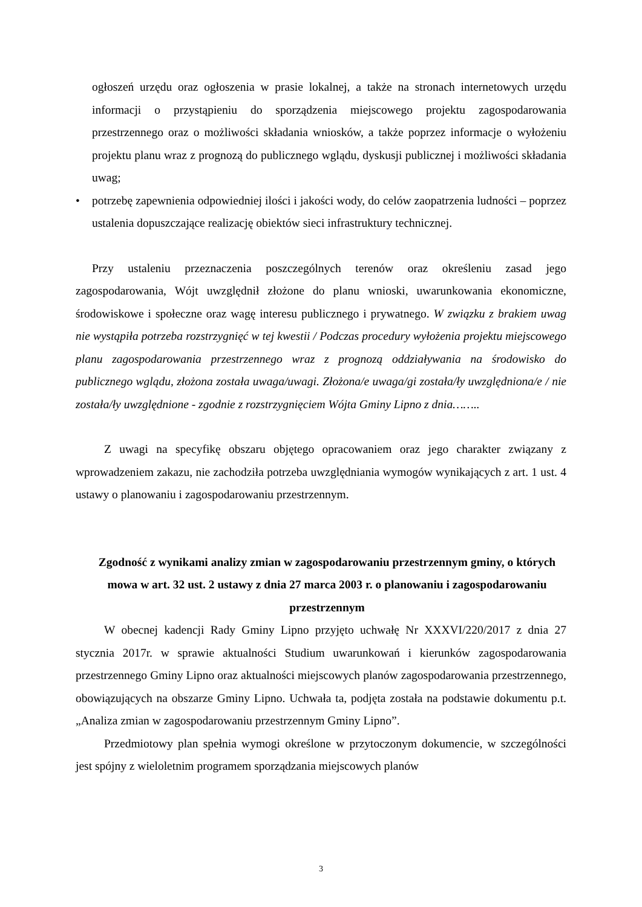ogłoszeń urzędu oraz ogłoszenia w prasie lokalnej, a także na stronach internetowych urzędu informacji o przystąpieniu do sporządzenia miejscowego projektu zagospodarowania przestrzennego oraz o możliwości składania wniosków, a także poprzez informacje o wyłożeniu projektu planu wraz z prognozą do publicznego wglądu, dyskusji publicznej i możliwości składania uwag;
• potrzebę zapewnienia odpowiedniej ilości i jakości wody, do celów zaopatrzenia ludności – poprzez ustalenia dopuszczające realizację obiektów sieci infrastruktury technicznej.
Przy ustaleniu przeznaczenia poszczególnych terenów oraz określeniu zasad jego zagospodarowania, Wójt uwzględnił złożone do planu wnioski, uwarunkowania ekonomiczne, środowiskowe i społeczne oraz wagę interesu publicznego i prywatnego. W związku z brakiem uwag nie wystąpiła potrzeba rozstrzygnięć w tej kwestii / Podczas procedury wyłożenia projektu miejscowego planu zagospodarowania przestrzennego wraz z prognozą oddziaływania na środowisko do publicznego wglądu, złożona została uwaga/uwagi. Złożona/e uwaga/gi została/ły uwzględniona/e / nie została/ły uwzględnione - zgodnie z rozstrzygnięciem Wójta Gminy Lipno z dnia……..
Z uwagi na specyfikę obszaru objętego opracowaniem oraz jego charakter związany z wprowadzeniem zakazu, nie zachodziła potrzeba uwzględniania wymogów wynikających z art. 1 ust. 4 ustawy o planowaniu i zagospodarowaniu przestrzennym.
Zgodność z wynikami analizy zmian w zagospodarowaniu przestrzennym gminy, o których mowa w art. 32 ust. 2 ustawy z dnia 27 marca 2003 r. o planowaniu i zagospodarowaniu przestrzennym
W obecnej kadencji Rady Gminy Lipno przyjęto uchwałę Nr XXXVI/220/2017 z dnia 27 stycznia 2017r. w sprawie aktualności Studium uwarunkowań i kierunków zagospodarowania przestrzennego Gminy Lipno oraz aktualności miejscowych planów zagospodarowania przestrzennego, obowiązujących na obszarze Gminy Lipno. Uchwała ta, podjęta została na podstawie dokumentu p.t. „Analiza zmian w zagospodarowaniu przestrzennym Gminy Lipno”.
Przedmiotowy plan spełnia wymogi określone w przytoczonym dokumencie, w szczególności jest spójny z wieloletnim programem sporządzania miejscowych planów
3